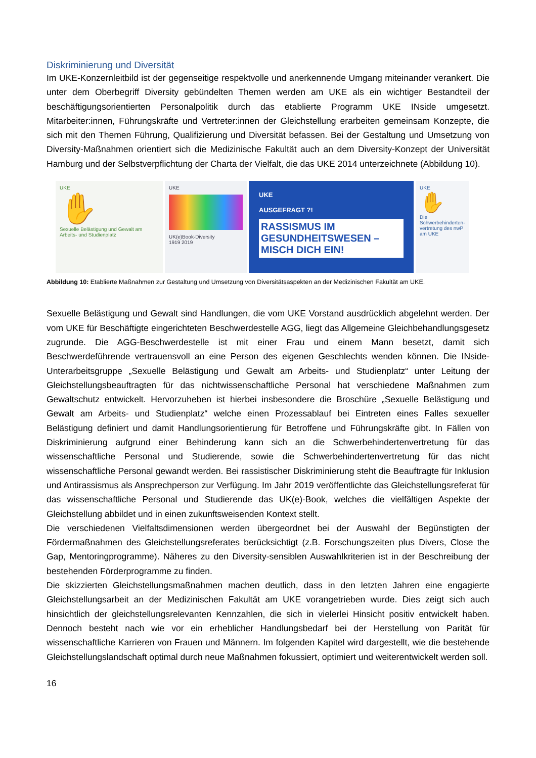Diskriminierung und Diversität
Im UKE-Konzernleitbild ist der gegenseitige respektvolle und anerkennende Umgang miteinander verankert. Die unter dem Oberbegriff Diversity gebündelten Themen werden am UKE als ein wichtiger Bestandteil der beschäftigungsorientierten Personalpolitik durch das etablierte Programm UKE INside umgesetzt. Mitarbeiter:innen, Führungskräfte und Vertreter:innen der Gleichstellung erarbeiten gemeinsam Konzepte, die sich mit den Themen Führung, Qualifizierung und Diversität befassen. Bei der Gestaltung und Umsetzung von Diversity-Maßnahmen orientiert sich die Medizinische Fakultät auch an dem Diversity-Konzept der Universität Hamburg und der Selbstverpflichtung der Charta der Vielfalt, die das UKE 2014 unterzeichnete (Abbildung 10).
UKE
✋
Sexuelle Belästigung und Gewalt am Arbeits- und Studienplatz
UKE
UK(e)Book-Diversity
1919 2019
UKE
AUSGEFRAGT ?!
RASSISMUS IM GESUNDHEITSWESEN – MISCH DICH EIN!
UKE
✋
Die Schwerbehinderten-vertretung des nwP am UKE
Abbildung 10: Etablierte Maßnahmen zur Gestaltung und Umsetzung von Diversitätsaspekten an der Medizinischen Fakultät am UKE.
Sexuelle Belästigung und Gewalt sind Handlungen, die vom UKE Vorstand ausdrücklich abgelehnt werden. Der vom UKE für Beschäftigte eingerichteten Beschwerdestelle AGG, liegt das Allgemeine Gleichbehandlungsgesetz zugrunde. Die AGG-Beschwerdestelle ist mit einer Frau und einem Mann besetzt, damit sich Beschwerdeführende vertrauensvoll an eine Person des eigenen Geschlechts wenden können. Die INside-Unterarbeitsgruppe „Sexuelle Belästigung und Gewalt am Arbeits- und Studienplatz“ unter Leitung der Gleichstellungsbeauftragten für das nichtwissenschaftliche Personal hat verschiedene Maßnahmen zum Gewaltschutz entwickelt. Hervorzuheben ist hierbei insbesondere die Broschüre „Sexuelle Belästigung und Gewalt am Arbeits- und Studienplatz“ welche einen Prozessablauf bei Eintreten eines Falles sexueller Belästigung definiert und damit Handlungsorientierung für Betroffene und Führungskräfte gibt. In Fällen von Diskriminierung aufgrund einer Behinderung kann sich an die Schwerbehindertenvertretung für das wissenschaftliche Personal und Studierende, sowie die Schwerbehindertenvertretung für das nicht wissenschaftliche Personal gewandt werden. Bei rassistischer Diskriminierung steht die Beauftragte für Inklusion und Antirassismus als Ansprechperson zur Verfügung. Im Jahr 2019 veröffentlichte das Gleichstellungsreferat für das wissenschaftliche Personal und Studierende das UK(e)-Book, welches die vielfältigen Aspekte der Gleichstellung abbildet und in einen zukunftsweisenden Kontext stellt.
Die verschiedenen Vielfaltsdimensionen werden übergeordnet bei der Auswahl der Begünstigten der Fördermaßnahmen des Gleichstellungsreferates berücksichtigt (z.B. Forschungszeiten plus Divers, Close the Gap, Mentoringprogramme). Näheres zu den Diversity-sensiblen Auswahlkriterien ist in der Beschreibung der bestehenden Förderprogramme zu finden.
Die skizzierten Gleichstellungsmaßnahmen machen deutlich, dass in den letzten Jahren eine engagierte Gleichstellungsarbeit an der Medizinischen Fakultät am UKE vorangetrieben wurde. Dies zeigt sich auch hinsichtlich der gleichstellungsrelevanten Kennzahlen, die sich in vielerlei Hinsicht positiv entwickelt haben. Dennoch besteht nach wie vor ein erheblicher Handlungsbedarf bei der Herstellung von Parität für wissenschaftliche Karrieren von Frauen und Männern. Im folgenden Kapitel wird dargestellt, wie die bestehende Gleichstellungslandschaft optimal durch neue Maßnahmen fokussiert, optimiert und weiterentwickelt werden soll.
16